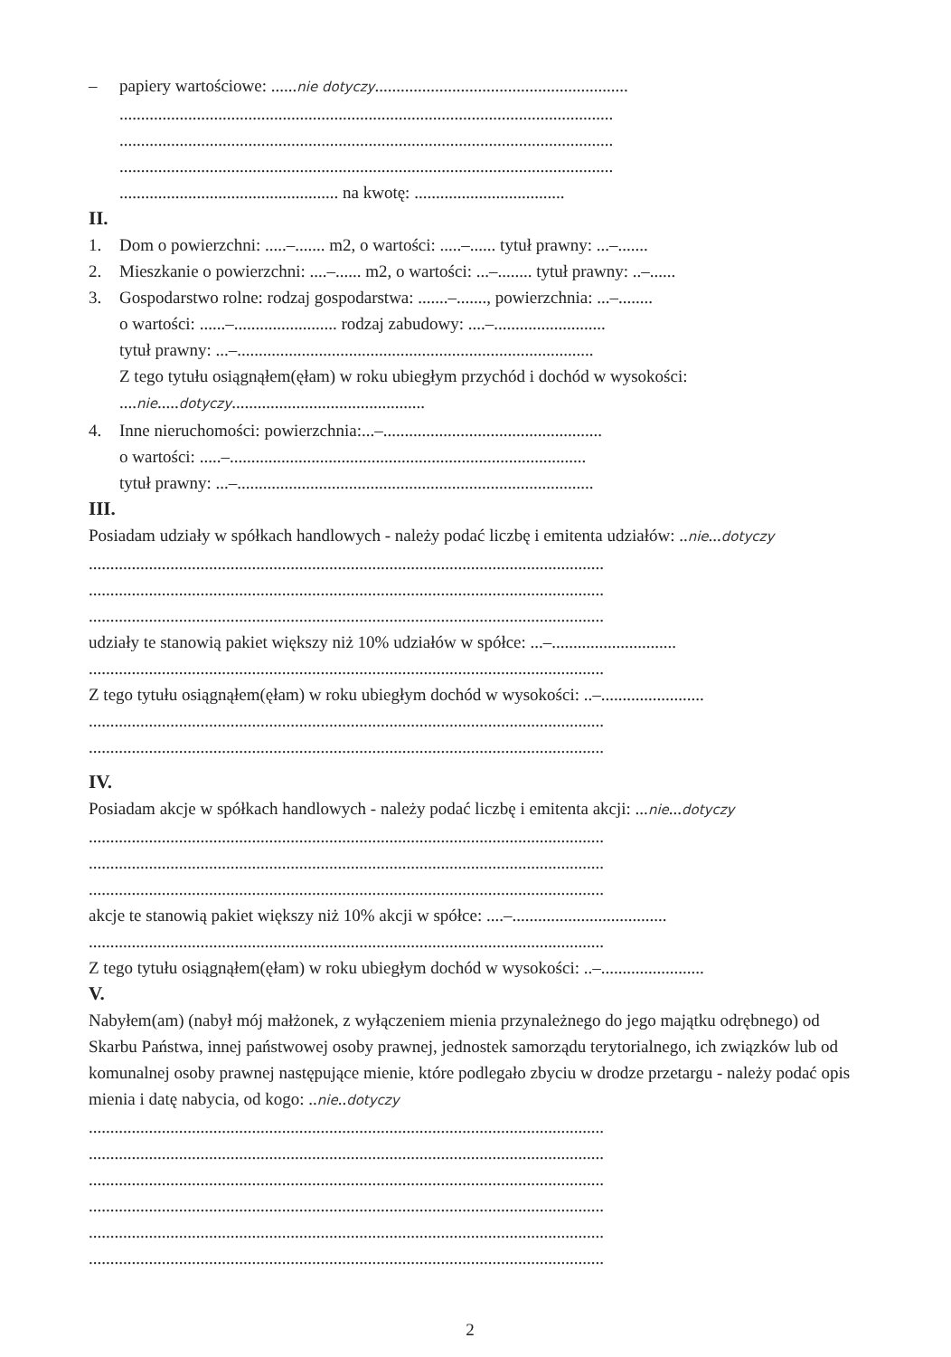– papiery wartościowe: ......nie dotyczy...........................................................
...................................................................................................................
...................................................................................................................
...................................................................................................................
................................................... na kwotę: ...................................
II.
1. Dom o powierzchni: .....–....... m2, o wartości: .....–...... tytuł prawny: ...–.......
2. Mieszkanie o powierzchni: ....–...... m2, o wartości: ...–........ tytuł prawny: ..–......
3. Gospodarstwo rolne: rodzaj gospodarstwa: .......–......., powierzchnia: ...–........
o wartości: ......–........................ rodzaj zabudowy: ....–..........................
tytuł prawny: ...–...................................................................................
Z tego tytułu osiągnąłem(ęłam) w roku ubiegłym przychód i dochód w wysokości:
....nie.....dotyczy.............................................
4. Inne nieruchomości: powierzchnia:...–...................................................
o wartości: .....–...................................................................................
tytuł prawny: ...–...................................................................................
III.
Posiadam udziały w spółkach handlowych - należy podać liczbę i emitenta udziałów: ..nie...dotyczy
........................................................................................................................
........................................................................................................................
........................................................................................................................
udziały te stanowią pakiet większy niż 10% udziałów w spółce: ...–.............................
........................................................................................................................
Z tego tytułu osiągnąłem(ęłam) w roku ubiegłym dochód w wysokości: ..–........................
........................................................................................................................
........................................................................................................................
IV.
Posiadam akcje w spółkach handlowych - należy podać liczbę i emitenta akcji: ...nie...dotyczy
........................................................................................................................
........................................................................................................................
........................................................................................................................
akcje te stanowią pakiet większy niż 10% akcji w spółce: ....–....................................
........................................................................................................................
Z tego tytułu osiągnąłem(ęłam) w roku ubiegłym dochód w wysokości: ..–........................
V.
Nabyłem(am) (nabył mój małżonek, z wyłączeniem mienia przynależnego do jego majątku odrębnego) od Skarbu Państwa, innej państwowej osoby prawnej, jednostek samorządu terytorialnego, ich związków lub od komunalnej osoby prawnej następujące mienie, które podlegało zbyciu w drodze przetargu - należy podać opis mienia i datę nabycia, od kogo: ..nie..dotyczy
........................................................................................................................
........................................................................................................................
........................................................................................................................
........................................................................................................................
........................................................................................................................
........................................................................................................................
2